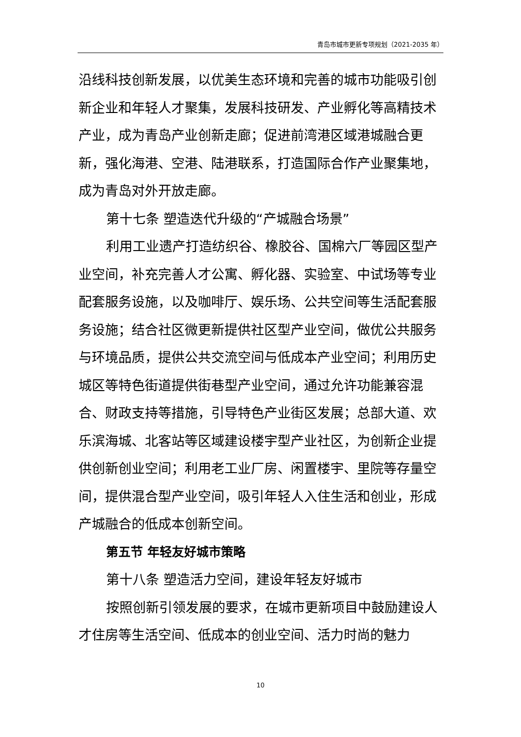青岛市城市更新专项规划（2021-2035 年）
沿线科技创新发展，以优美生态环境和完善的城市功能吸引创新企业和年轻人才聚集，发展科技研发、产业孵化等高精技术产业，成为青岛产业创新走廊；促进前湾港区域港城融合更新，强化海港、空港、陆港联系，打造国际合作产业聚集地，成为青岛对外开放走廊。
第十七条 塑造迭代升级的“产城融合场景”
利用工业遗产打造纺织谷、橡胶谷、国棉六厂等园区型产业空间，补充完善人才公寓、孵化器、实验室、中试场等专业配套服务设施，以及咖啡厅、娱乐场、公共空间等生活配套服务设施；结合社区微更新提供社区型产业空间，做优公共服务与环境品质，提供公共交流空间与低成本产业空间；利用历史城区等特色街道提供街巷型产业空间，通过允许功能兼容混合、财政支持等措施，引导特色产业街区发展；总部大道、欢乐滨海城、北客站等区域建设楼宇型产业社区，为创新企业提供创新创业空间；利用老工业厂房、闲置楼宇、里院等存量空间，提供混合型产业空间，吸引年轻人入住生活和创业，形成产城融合的低成本创新空间。
第五节 年轻友好城市策略
第十八条 塑造活力空间，建设年轻友好城市
按照创新引领发展的要求，在城市更新项目中鼓励建设人才住房等生活空间、低成本的创业空间、活力时尚的魅力
10